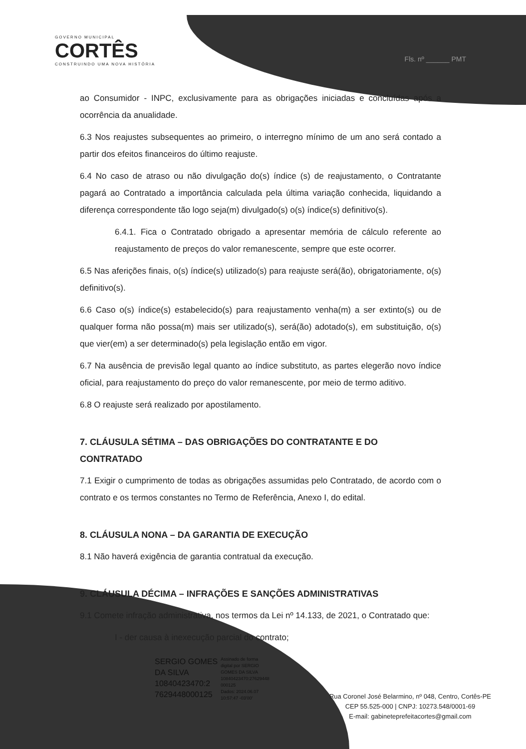GOVERNO MUNICIPAL
CORTÊS
CONSTRUINDO UMA NOVA HISTÓRIA
Fls. nº ______ PMT
ao Consumidor - INPC, exclusivamente para as obrigações iniciadas e concluídas após a ocorrência da anualidade.
6.3 Nos reajustes subsequentes ao primeiro, o interregno mínimo de um ano será contado a partir dos efeitos financeiros do último reajuste.
6.4 No caso de atraso ou não divulgação do(s) índice (s) de reajustamento, o Contratante pagará ao Contratado a importância calculada pela última variação conhecida, liquidando a diferença correspondente tão logo seja(m) divulgado(s) o(s) índice(s) definitivo(s).
6.4.1. Fica o Contratado obrigado a apresentar memória de cálculo referente ao reajustamento de preços do valor remanescente, sempre que este ocorrer.
6.5 Nas aferições finais, o(s) índice(s) utilizado(s) para reajuste será(ão), obrigatoriamente, o(s) definitivo(s).
6.6 Caso o(s) índice(s) estabelecido(s) para reajustamento venha(m) a ser extinto(s) ou de qualquer forma não possa(m) mais ser utilizado(s), será(ão) adotado(s), em substituição, o(s) que vier(em) a ser determinado(s) pela legislação então em vigor.
6.7 Na ausência de previsão legal quanto ao índice substituto, as partes elegerão novo índice oficial, para reajustamento do preço do valor remanescente, por meio de termo aditivo.
6.8 O reajuste será realizado por apostilamento.
7. CLÁUSULA SÉTIMA – DAS OBRIGAÇÕES DO CONTRATANTE E DO CONTRATADO
7.1 Exigir o cumprimento de todas as obrigações assumidas pelo Contratado, de acordo com o contrato e os termos constantes no Termo de Referência, Anexo I, do edital.
8. CLÁUSULA NONA – DA GARANTIA DE EXECUÇÃO
8.1 Não haverá exigência de garantia contratual da execução.
9. CLÁUSULA DÉCIMA – INFRAÇÕES E SANÇÕES ADMINISTRATIVAS
9.1 Comete infração administrativa, nos termos da Lei nº 14.133, de 2021, o Contratado que:
I - der causa à inexecução parcial do contrato;
SERGIO GOMES
DA SILVA
10840423470:2
7629448000125
Assinado de forma
digital por SERGIO
GOMES DA SILVA
10840423470:27629448
000125
Dados: 2024.06.07
10:57:47 -03'00'
Rua Coronel José Belarmino, nº 048, Centro, Cortês-PE
CEP 55.525-000 | CNPJ: 10273.548/0001-69
E-mail: gabineteprefeitacortes@gmail.com